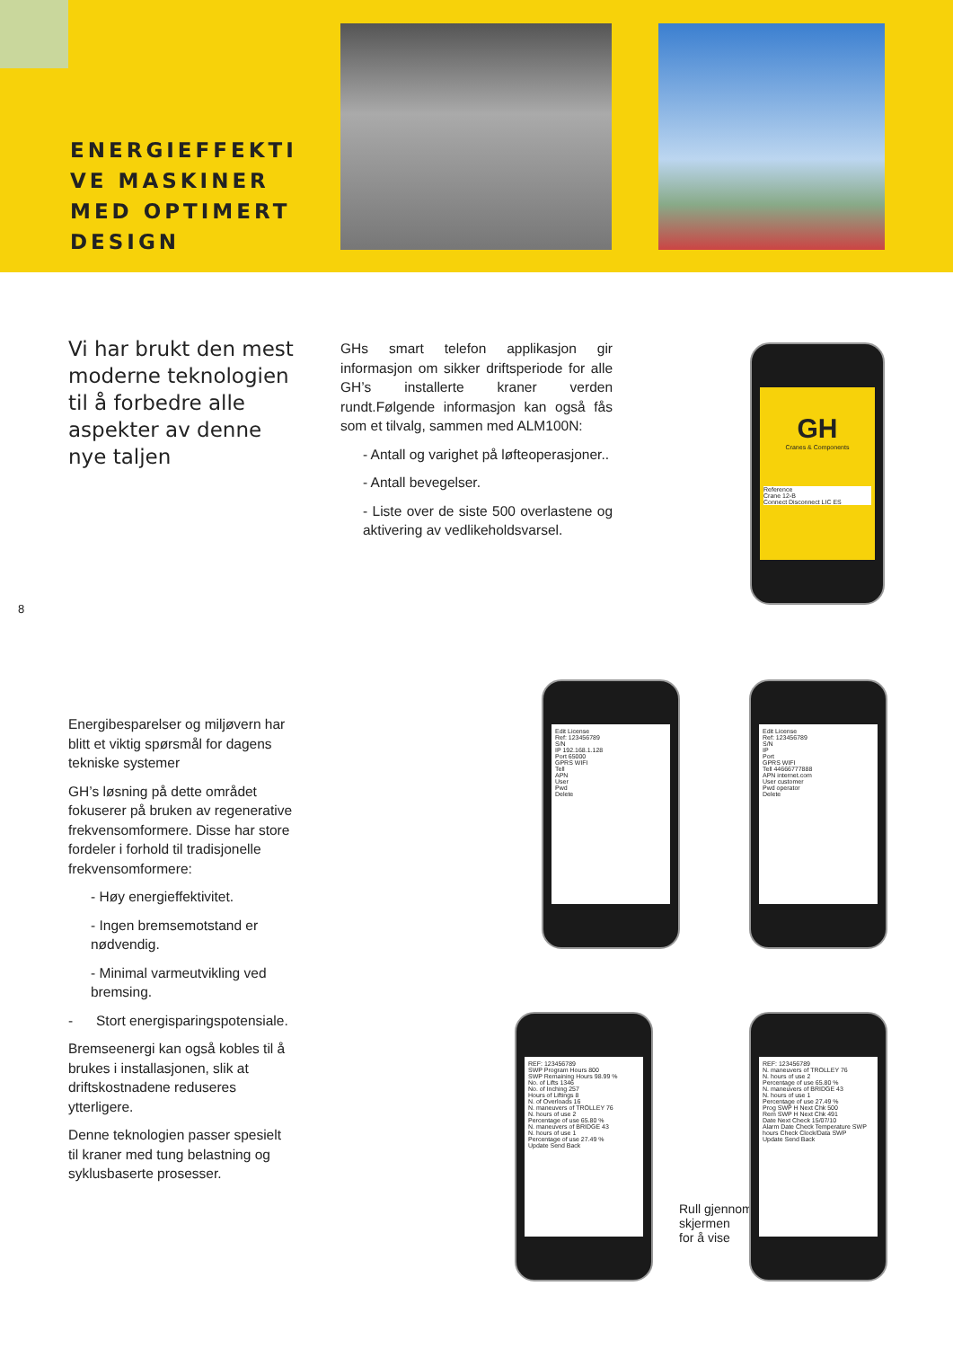ENERGIEFFEKTI
VE MASKINER
MED OPTIMERT
DESIGN
Vi har brukt den mest moderne teknologien til å forbedre alle aspekter av denne nye taljen
GHs smart telefon applikasjon gir informasjon om sikker driftsperiode for alle GH’s installerte kraner verden rundt.Følgende informasjon kan også fås som et tilvalg, sammen med ALM100N:
- Antall og varighet på løfteoperasjoner..
- Antall bevegelser.
- Liste over de siste 500 overlastene og aktivering av vedlikeholdsvarsel.
Energibesparelser og miljøvern har blitt et viktig spørsmål for dagens tekniske systemer
GH’s løsning på dette området fokuserer på bruken av regenerative frekvensomformere. Disse har store fordeler i forhold til tradisjonelle frekvensomformere:
- Høy energieffektivitet.
- Ingen bremsemotstand er nødvendig.
- Minimal varmeutvikling ved bremsing.
- Stort energisparingspotensiale.
Bremseenergi kan også kobles til å brukes i installasjonen, slik at driftskostnadene reduseres ytterligere.
Denne teknologien passer spesielt til kraner med tung belastning og syklusbaserte prosesser.
8
GH
Cranes & Components
Reference
Crane 12-B
Connect Disconnect LIC ES
Edit License
Ref: 123456789
S/N
IP 192.168.1.128
Port 65000
GPRS WIFI
Tell
APN
User
Pwd
Delete
Edit License
Ref: 123456789
S/N
IP
Port
GPRS WIFI
Tell 44666777888
APN internet.com
User customer
Pwd operator
Delete
REF: 123456789
SWP Program Hours 800
SWP Remaining Hours 98.99 %
No. of Lifts 1346
No. of Inching 257
Hours of Liftings 8
N. of Overloads 16
N. maneuvers of TROLLEY 76
N. hours of use 2
Percentage of use 65.80 %
N. maneuvers of BRIDGE 43
N. hours of use 1
Percentage of use 27.49 %
Update Send Back
Rull gjennom
skjermen
for å vise
REF: 123456789
N. maneuvers of TROLLEY 76
N. hours of use 2
Percentage of use 65.80 %
N. maneuvers of BRIDGE 43
N. hours of use 1
Percentage of use 27.49 %
Prog SWP H Next Chk 500
Rem SWP H Next Chk 491
Date Next Check 15/07/10
Alarm Date Check Temperature SWP hours Check Clock/Data SWP
Update Send Back